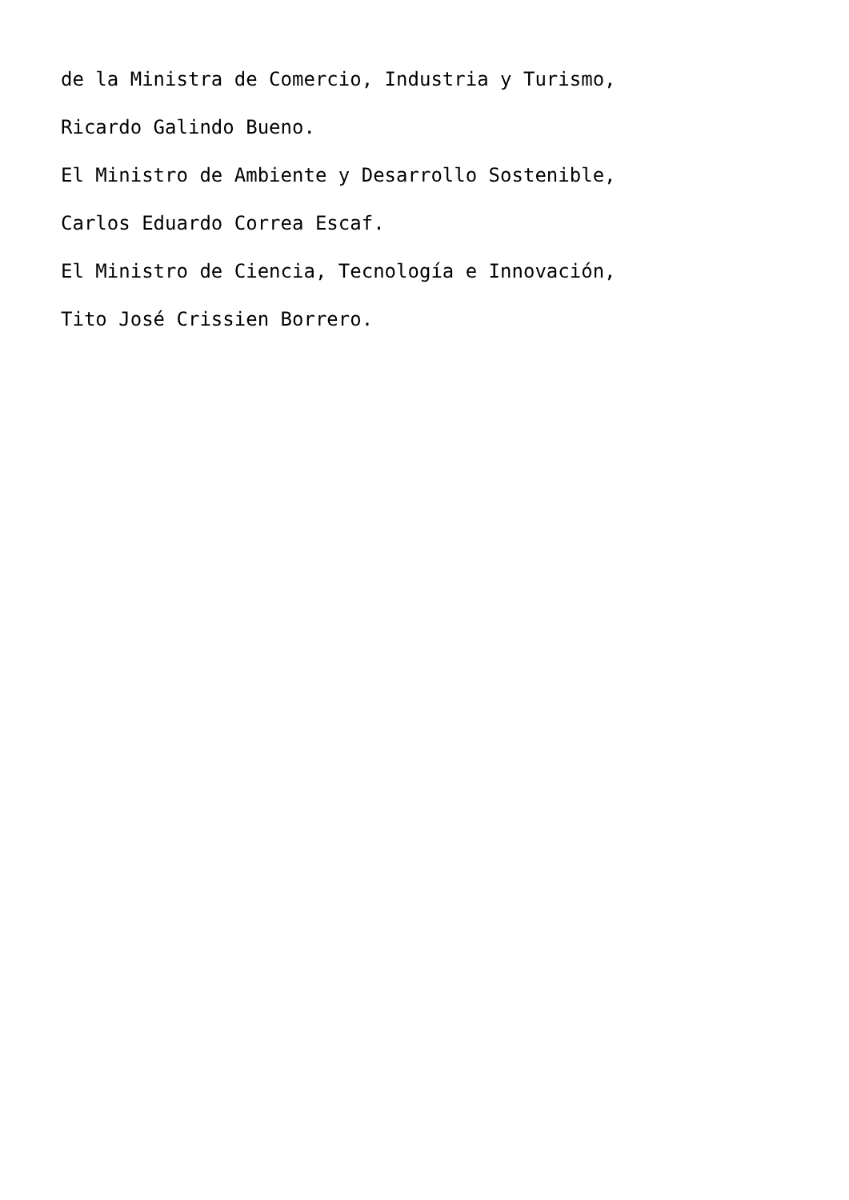de la Ministra de Comercio, Industria y Turismo,
Ricardo Galindo Bueno.
El Ministro de Ambiente y Desarrollo Sostenible,
Carlos Eduardo Correa Escaf.
El Ministro de Ciencia, Tecnología e Innovación,
Tito José Crissien Borrero.